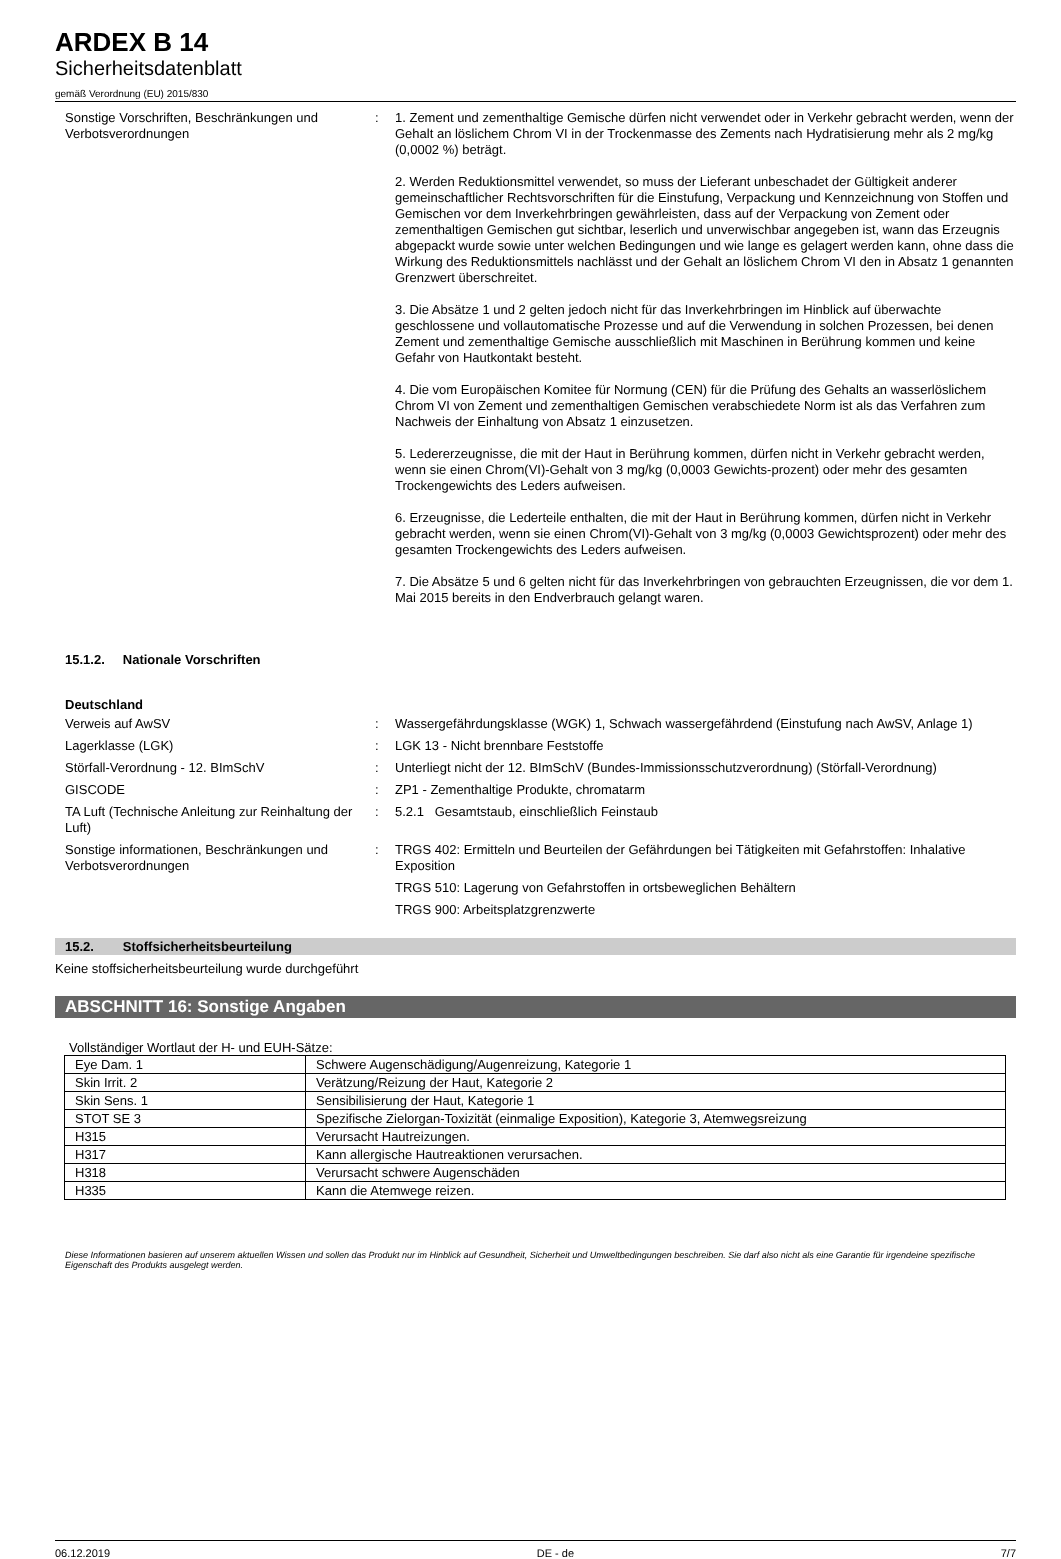ARDEX B 14
Sicherheitsdatenblatt
gemäß Verordnung (EU) 2015/830
Sonstige Vorschriften, Beschränkungen und Verbotsverordnungen
: 1. Zement und zementhaltige Gemische dürfen nicht verwendet oder in Verkehr gebracht werden, wenn der Gehalt an löslichem Chrom VI in der Trockenmasse des Zements nach Hydratisierung mehr als 2 mg/kg (0,0002 %) beträgt.
2. Werden Reduktionsmittel verwendet, so muss der Lieferant unbeschadet der Gültigkeit anderer gemeinschaftlicher Rechtsvorschriften für die Einstufung, Verpackung und Kennzeichnung von Stoffen und Gemischen vor dem Inverkehrbringen gewährleisten, dass auf der Verpackung von Zement oder zementhaltigen Gemischen gut sichtbar, leserlich und unverwischbar angegeben ist, wann das Erzeugnis abgepackt wurde sowie unter welchen Bedingungen und wie lange es gelagert werden kann, ohne dass die Wirkung des Reduktionsmittels nachlässt und der Gehalt an löslichem Chrom VI den in Absatz 1 genannten Grenzwert überschreitet.
3. Die Absätze 1 und 2 gelten jedoch nicht für das Inverkehrbringen im Hinblick auf überwachte geschlossene und vollautomatische Prozesse und auf die Verwendung in solchen Prozessen, bei denen Zement und zementhaltige Gemische ausschließlich mit Maschinen in Berührung kommen und keine Gefahr von Hautkontakt besteht.
4. Die vom Europäischen Komitee für Normung (CEN) für die Prüfung des Gehalts an wasserlöslichem Chrom VI von Zement und zementhaltigen Gemischen verabschiedete Norm ist als das Verfahren zum Nachweis der Einhaltung von Absatz 1 einzusetzen.
5. Ledererzeugnisse, die mit der Haut in Berührung kommen, dürfen nicht in Verkehr gebracht werden, wenn sie einen Chrom(VI)-Gehalt von 3 mg/kg (0,0003 Gewichts-prozent) oder mehr des gesamten Trockengewichts des Leders aufweisen.
6. Erzeugnisse, die Lederteile enthalten, die mit der Haut in Berührung kommen, dürfen nicht in Verkehr gebracht werden, wenn sie einen Chrom(VI)-Gehalt von 3 mg/kg (0,0003 Gewichtsprozent) oder mehr des gesamten Trockengewichts des Leders aufweisen.
7. Die Absätze 5 und 6 gelten nicht für das Inverkehrbringen von gebrauchten Erzeugnissen, die vor dem 1. Mai 2015 bereits in den Endverbrauch gelangt waren.
15.1.2. Nationale Vorschriften
Deutschland
Verweis auf AwSV : Wassergefährdungsklasse (WGK) 1, Schwach wassergefährdend (Einstufung nach AwSV, Anlage 1)
Lagerklasse (LGK) : LGK 13 - Nicht brennbare Feststoffe
Störfall-Verordnung - 12. BImSchV : Unterliegt nicht der 12. BImSchV (Bundes-Immissionsschutzverordnung) (Störfall-Verordnung)
GISCODE : ZP1 - Zementhaltige Produkte, chromatarm
TA Luft (Technische Anleitung zur Reinhaltung der Luft)
: 5.2.1 Gesamtstaub, einschließlich Feinstaub
Sonstige informationen, Beschränkungen und Verbotsverordnungen
: TRGS 402: Ermitteln und Beurteilen der Gefährdungen bei Tätigkeiten mit Gefahrstoffen: Inhalative Exposition
TRGS 510: Lagerung von Gefahrstoffen in ortsbeweglichen Behältern
TRGS 900: Arbeitsplatzgrenzwerte
15.2. Stoffsicherheitsbeurteilung
Keine stoffsicherheitsbeurteilung wurde durchgeführt
ABSCHNITT 16: Sonstige Angaben
Vollständiger Wortlaut der H- und EUH-Sätze:
| Eye Dam. 1 | Schwere Augenschädigung/Augenreizung, Kategorie 1 |
| Skin Irrit. 2 | Verätzung/Reizung der Haut, Kategorie 2 |
| Skin Sens. 1 | Sensibilisierung der Haut, Kategorie 1 |
| STOT SE 3 | Spezifische Zielorgan-Toxizität (einmalige Exposition), Kategorie 3, Atemwegsreizung |
| H315 | Verursacht Hautreizungen. |
| H317 | Kann allergische Hautreaktionen verursachen. |
| H318 | Verursacht schwere Augenschäden |
| H335 | Kann die Atemwege reizen. |
Diese Informationen basieren auf unserem aktuellen Wissen und sollen das Produkt nur im Hinblick auf Gesundheit, Sicherheit und Umweltbedingungen beschreiben. Sie darf also nicht als eine Garantie für irgendeine spezifische Eigenschaft des Produkts ausgelegt werden.
06.12.2019 DE - de 7/7